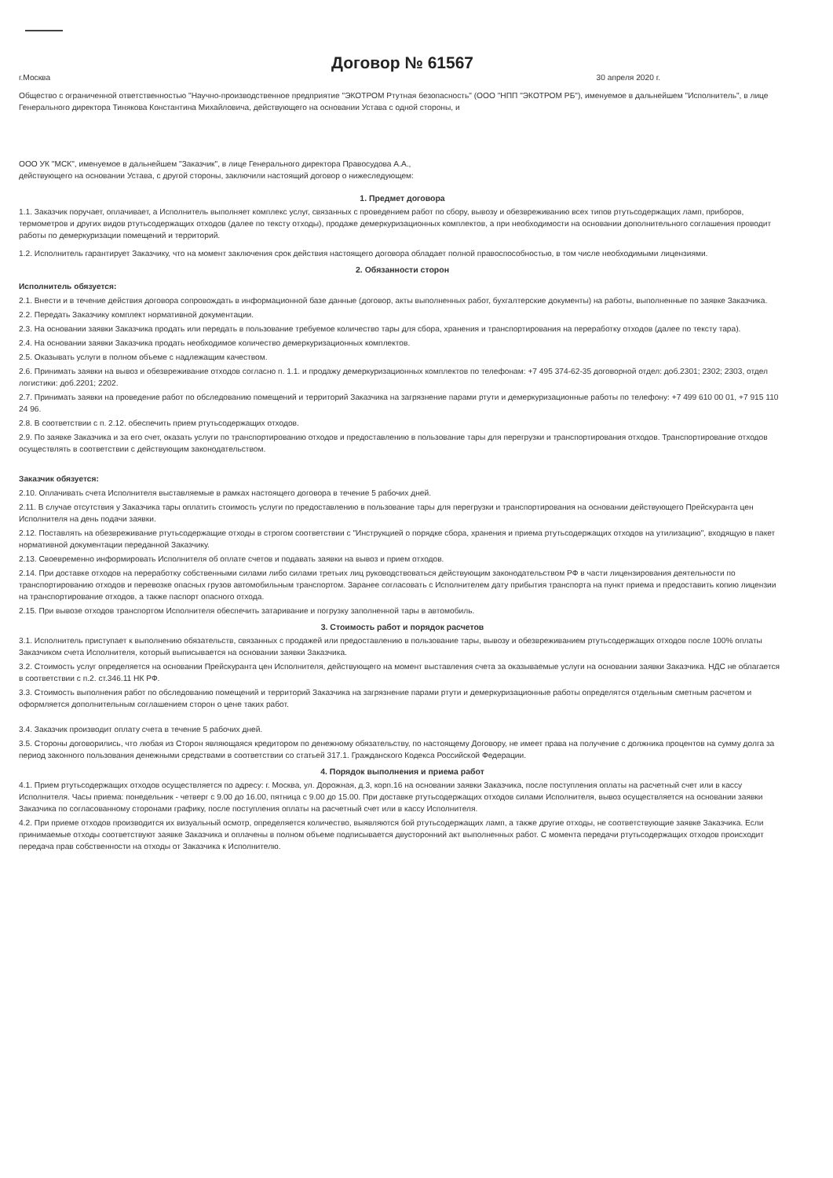Договор № 61567
г.Москва 30 апреля 2020 г.
Общество с ограниченной ответственностью "Научно-производственное предприятие "ЭКОТРОМ Ртутная безопасность" (ООО "НПП "ЭКОТРОМ РБ"), именуемое в дальнейшем "Исполнитель", в лице Генерального директора Тинякова Константина Михайловича, действующего на основании Устава с одной стороны, и
ООО УК "МСК", именуемое в дальнейшем "Заказчик", в лице Генерального директора Правосудова А.А.,
действующего на основании Устава, с другой стороны, заключили настоящий договор о нижеследующем:
1. Предмет договора
1.1. Заказчик поручает, оплачивает, а Исполнитель выполняет комплекс услуг, связанных с проведением работ по сбору, вывозу и обезвреживанию всех типов ртутьсодержащих ламп, приборов, термометров и других видов ртутьсодержащих отходов (далее по тексту отходы), продаже демеркуризационных комплектов, а при необходимости на основании дополнительного соглашения проводит работы по демеркуризации помещений и территорий.
1.2. Исполнитель гарантирует Заказчику, что на момент заключения срок действия настоящего договора обладает полной правоспособностью, в том числе необходимыми лицензиями.
2. Обязанности сторон
Исполнитель обязуется:
2.1. Внести и в течение действия договора сопровождать в информационной базе данные (договор, акты выполненных работ, бухгалтерские документы) на работы, выполненные по заявке Заказчика.
2.2. Передать Заказчику комплект нормативной документации.
2.3. На основании заявки Заказчика продать или передать в пользование требуемое количество тары для сбора, хранения и транспортирования на переработку отходов (далее по тексту тара).
2.4. На основании заявки Заказчика продать необходимое количество демеркуризационных комплектов.
2.5. Оказывать услуги в полном объеме с надлежащим качеством.
2.6. Принимать заявки на вывоз и обезвреживание отходов согласно п. 1.1. и продажу демеркуризационных комплектов по телефонам: +7 495 374-62-35 договорной отдел: доб.2301; 2302; 2303, отдел логистики: доб.2201; 2202.
2.7. Принимать заявки на проведение работ по обследованию помещений и территорий Заказчика на загрязнение парами ртути и демеркуризационные работы по телефону: +7 499 610 00 01, +7 915 110 24 96.
2.8. В соответствии с п. 2.12. обеспечить прием ртутьсодержащих отходов.
2.9. По заявке Заказчика и за его счет, оказать услуги по транспортированию отходов и предоставлению в пользование тары для перегрузки и транспортирования отходов. Транспортирование отходов осуществлять в соответствии с действующим законодательством.
Заказчик обязуется:
2.10. Оплачивать счета Исполнителя выставляемые в рамках настоящего договора в течение 5 рабочих дней.
2.11. В случае отсутствия у Заказчика тары оплатить стоимость услуги по предоставлению в пользование тары для перегрузки и транспортирования на основании действующего Прейскуранта цен Исполнителя на день подачи заявки.
2.12. Поставлять на обезвреживание ртутьсодержащие отходы в строгом соответствии с "Инструкцией о порядке сбора, хранения и приема ртутьсодержащих отходов на утилизацию", входящую в пакет нормативной документации переданной Заказчику.
2.13. Своевременно информировать Исполнителя об оплате счетов и подавать заявки на вывоз и прием отходов.
2.14. При доставке отходов на переработку собственными силами либо силами третьих лиц руководствоваться действующим законодательством РФ в части лицензирования деятельности по транспортированию отходов и перевозке опасных грузов автомобильным транспортом. Заранее согласовать с Исполнителем дату прибытия транспорта на пункт приема и предоставить копию лицензии на транспортирование отходов, а также паспорт опасного отхода.
2.15. При вывозе отходов транспортом Исполнителя обеспечить затаривание и погрузку заполненной тары в автомобиль.
3. Стоимость работ и порядок расчетов
3.1. Исполнитель приступает к выполнению обязательств, связанных с продажей или предоставлению в пользование тары, вывозу и обезвреживанием ртутьсодержащих отходов после 100% оплаты Заказчиком счета Исполнителя, который выписывается на основании заявки Заказчика.
3.2. Стоимость услуг определяется на основании Прейскуранта цен Исполнителя, действующего на момент выставления счета за оказываемые услуги на основании заявки Заказчика. НДС не облагается в соответствии с п.2. ст.346.11 НК РФ.
3.3. Стоимость выполнения работ по обследованию помещений и территорий Заказчика на загрязнение парами ртути и демеркуризационные работы определятся отдельным сметным расчетом и оформляется дополнительным соглашением сторон о цене таких работ.
3.4. Заказчик производит оплату счета в течение 5 рабочих дней.
3.5. Стороны договорились, что любая из Сторон являющаяся кредитором по денежному обязательству, по настоящему Договору, не имеет права на получение с должника процентов на сумму долга за период законного пользования денежными средствами в соответствии со статьей 317.1. Гражданского Кодекса Российской Федерации.
4. Порядок выполнения и приема работ
4.1. Прием ртутьсодержащих отходов осуществляется по адресу: г. Москва, ул. Дорожная, д.3, корп.16 на основании заявки Заказчика, после поступления оплаты на расчетный счет или в кассу Исполнителя. Часы приема: понедельник - четверг с 9.00 до 16.00, пятница с 9.00 до 15.00. При доставке ртутьсодержащих отходов силами Исполнителя, вывоз осуществляется на основании заявки Заказчика по согласованному сторонами графику, после поступления оплаты на расчетный счет или в кассу Исполнителя.
4.2. При приеме отходов производится их визуальный осмотр, определяется количество, выявляются бой ртутьсодержащих ламп, а также другие отходы, не соответствующие заявке Заказчика. Если принимаемые отходы соответствуют заявке Заказчика и оплачены в полном объеме подписывается двусторонний акт выполненных работ. С момента передачи ртутьсодержащих отходов происходит передача прав собственности на отходы от Заказчика к Исполнителю.